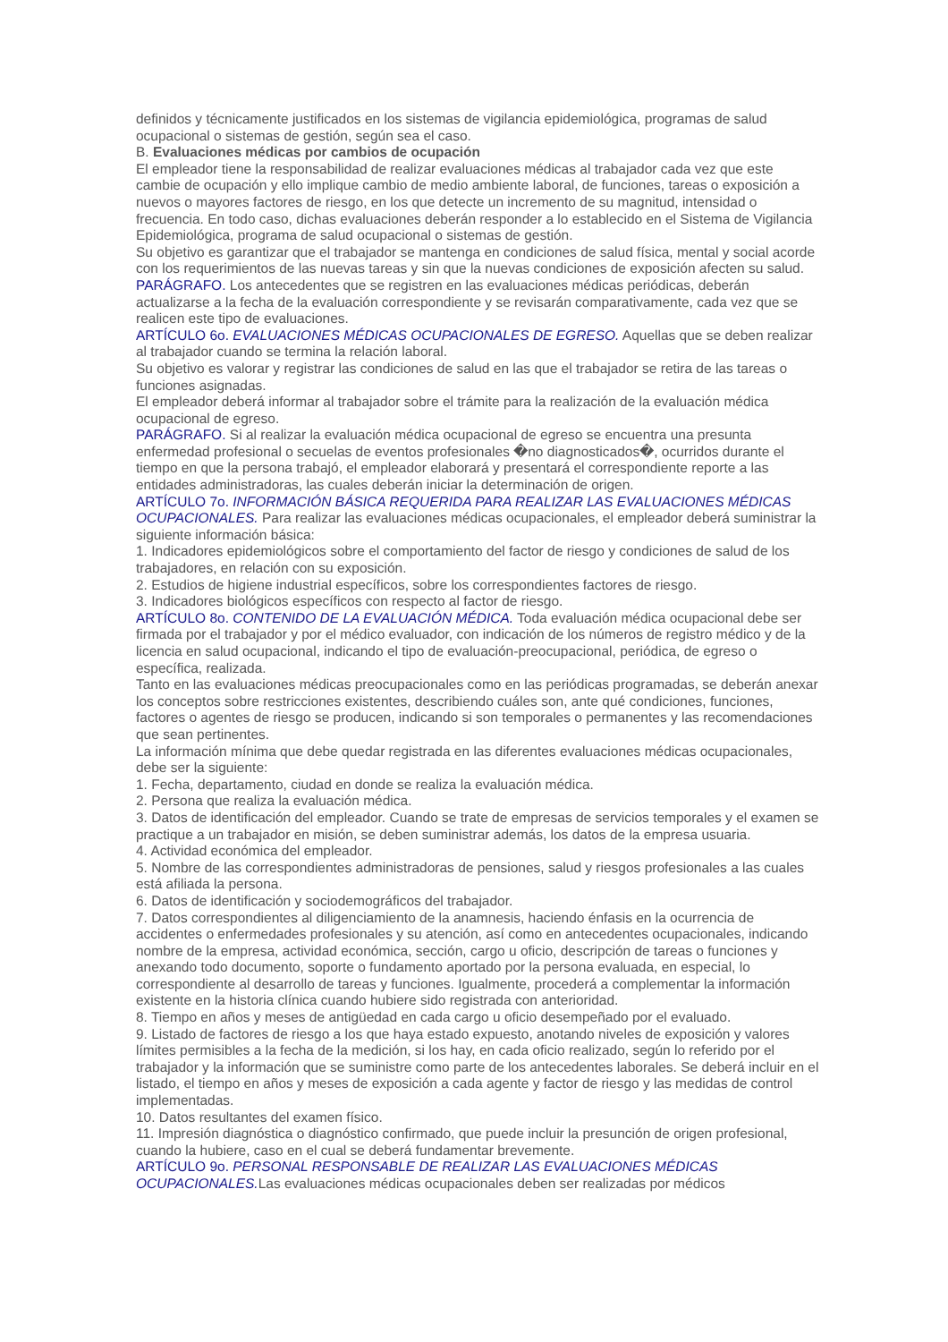definidos y técnicamente justificados en los sistemas de vigilancia epidemiológica, programas de salud ocupacional o sistemas de gestión, según sea el caso.
B. Evaluaciones médicas por cambios de ocupación
El empleador tiene la responsabilidad de realizar evaluaciones médicas al trabajador cada vez que este cambie de ocupación y ello implique cambio de medio ambiente laboral, de funciones, tareas o exposición a nuevos o mayores factores de riesgo, en los que detecte un incremento de su magnitud, intensidad o frecuencia. En todo caso, dichas evaluaciones deberán responder a lo establecido en el Sistema de Vigilancia Epidemiológica, programa de salud ocupacional o sistemas de gestión.
Su objetivo es garantizar que el trabajador se mantenga en condiciones de salud física, mental y social acorde con los requerimientos de las nuevas tareas y sin que la nuevas condiciones de exposición afecten su salud.
PARÁGRAFO. Los antecedentes que se registren en las evaluaciones médicas periódicas, deberán actualizarse a la fecha de la evaluación correspondiente y se revisarán comparativamente, cada vez que se realicen este tipo de evaluaciones.
ARTÍCULO 6o. EVALUACIONES MÉDICAS OCUPACIONALES DE EGRESO. Aquellas que se deben realizar al trabajador cuando se termina la relación laboral.
Su objetivo es valorar y registrar las condiciones de salud en las que el trabajador se retira de las tareas o funciones asignadas.
El empleador deberá informar al trabajador sobre el trámite para la realización de la evaluación médica ocupacional de egreso.
PARÁGRAFO. Si al realizar la evaluación médica ocupacional de egreso se encuentra una presunta enfermedad profesional o secuelas de eventos profesionales �no diagnosticados�, ocurridos durante el tiempo en que la persona trabajó, el empleador elaborará y presentará el correspondiente reporte a las entidades administradoras, las cuales deberán iniciar la determinación de origen.
ARTÍCULO 7o. INFORMACIÓN BÁSICA REQUERIDA PARA REALIZAR LAS EVALUACIONES MÉDICAS OCUPACIONALES. Para realizar las evaluaciones médicas ocupacionales, el empleador deberá suministrar la siguiente información básica:
1. Indicadores epidemiológicos sobre el comportamiento del factor de riesgo y condiciones de salud de los trabajadores, en relación con su exposición.
2. Estudios de higiene industrial específicos, sobre los correspondientes factores de riesgo.
3. Indicadores biológicos específicos con respecto al factor de riesgo.
ARTÍCULO 8o. CONTENIDO DE LA EVALUACIÓN MÉDICA. Toda evaluación médica ocupacional debe ser firmada por el trabajador y por el médico evaluador, con indicación de los números de registro médico y de la licencia en salud ocupacional, indicando el tipo de evaluación-preocupacional, periódica, de egreso o específica, realizada.
Tanto en las evaluaciones médicas preocupacionales como en las periódicas programadas, se deberán anexar los conceptos sobre restricciones existentes, describiendo cuáles son, ante qué condiciones, funciones, factores o agentes de riesgo se producen, indicando si son temporales o permanentes y las recomendaciones que sean pertinentes.
La información mínima que debe quedar registrada en las diferentes evaluaciones médicas ocupacionales, debe ser la siguiente:
1. Fecha, departamento, ciudad en donde se realiza la evaluación médica.
2. Persona que realiza la evaluación médica.
3. Datos de identificación del empleador. Cuando se trate de empresas de servicios temporales y el examen se practique a un trabajador en misión, se deben suministrar además, los datos de la empresa usuaria.
4. Actividad económica del empleador.
5. Nombre de las correspondientes administradoras de pensiones, salud y riesgos profesionales a las cuales está afiliada la persona.
6. Datos de identificación y sociodemográficos del trabajador.
7. Datos correspondientes al diligenciamiento de la anamnesis, haciendo énfasis en la ocurrencia de accidentes o enfermedades profesionales y su atención, así como en antecedentes ocupacionales, indicando nombre de la empresa, actividad económica, sección, cargo u oficio, descripción de tareas o funciones y anexando todo documento, soporte o fundamento aportado por la persona evaluada, en especial, lo correspondiente al desarrollo de tareas y funciones. Igualmente, procederá a complementar la información existente en la historia clínica cuando hubiere sido registrada con anterioridad.
8. Tiempo en años y meses de antigüedad en cada cargo u oficio desempeñado por el evaluado.
9. Listado de factores de riesgo a los que haya estado expuesto, anotando niveles de exposición y valores límites permisibles a la fecha de la medición, si los hay, en cada oficio realizado, según lo referido por el trabajador y la información que se suministre como parte de los antecedentes laborales. Se deberá incluir en el listado, el tiempo en años y meses de exposición a cada agente y factor de riesgo y las medidas de control implementadas.
10. Datos resultantes del examen físico.
11. Impresión diagnóstica o diagnóstico confirmado, que puede incluir la presunción de origen profesional, cuando la hubiere, caso en el cual se deberá fundamentar brevemente.
ARTÍCULO 9o. PERSONAL RESPONSABLE DE REALIZAR LAS EVALUACIONES MÉDICAS OCUPACIONALES. Las evaluaciones médicas ocupacionales deben ser realizadas por médicos